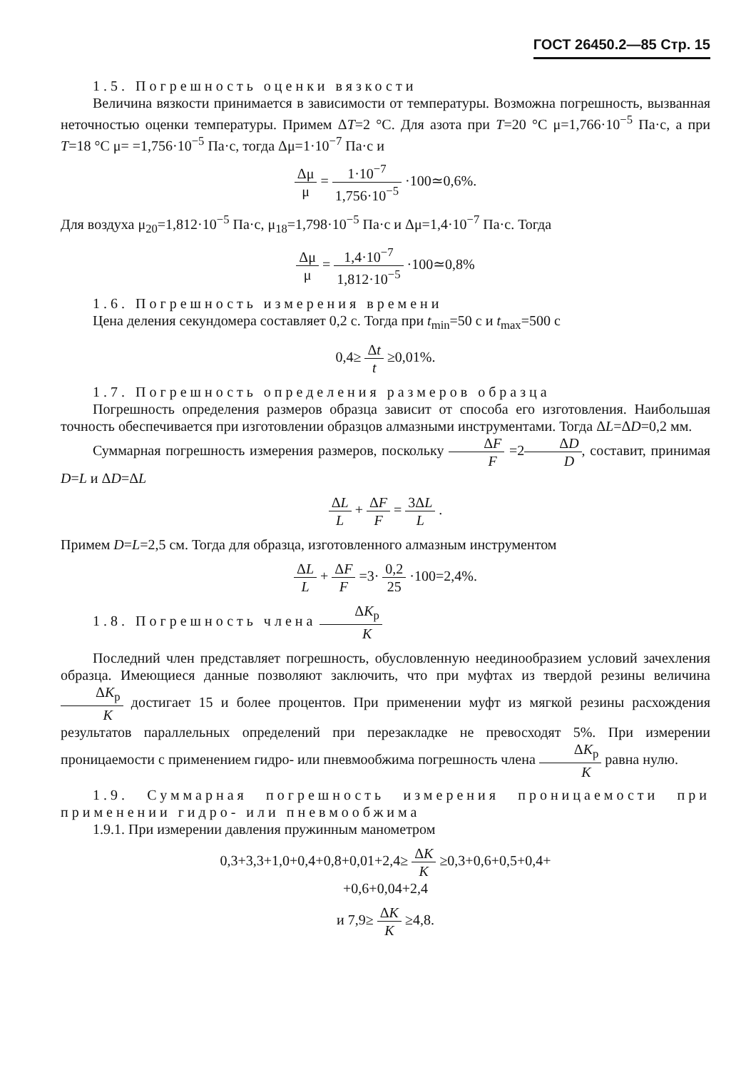ГОСТ 26450.2—85 Стр. 15
1.5. Погрешность оценки вязкости
Величина вязкости принимается в зависимости от температуры. Возможна погрешность, вызванная неточностью оценки температуры. Примем ΔT=2 °C. Для азота при T=20 °C μ=1,766·10<sup>−5</sup> Па·с, а при T=18 °C μ= =1,756·10<sup>−5</sup> Па·с, тогда Δμ=1·10<sup>−7</sup> Па·с и
Δμ μ = 1·10<sup>−7</sup> 1,756·10<sup>−5</sup> ·100≃0,6%.
Для воздуха μ<sub>20</sub>=1,812·10<sup>−5</sup> Па·с, μ<sub>18</sub>=1,798·10<sup>−5</sup> Па·с и Δμ=1,4·10<sup>−7</sup> Па·с. Тогда
Δμ μ = 1,4·10<sup>−7</sup> 1,812·10<sup>−5</sup> ·100≃0,8%
1.6. Погрешность измерения времени
Цена деления секундомера составляет 0,2 с. Тогда при t<sub>min</sub>=50 с и t<sub>max</sub>=500 с
0,4≥ Δt t ≥0,01%.
1.7. Погрешность определения размеров образца
Погрешность определения размеров образца зависит от способа его изготовления. Наибольшая точность обеспечивается при изготовлении образцов алмазными инструментами. Тогда ΔL=ΔD=0,2 мм.
Суммарная погрешность измерения размеров, поскольку ΔF F =2ΔD D, составит, принимая D=L и ΔD=ΔL
ΔL L + ΔF F = 3ΔL L .
Примем D=L=2,5 см. Тогда для образца, изготовленного алмазным инструментом
ΔL L + ΔF F =3· 0,2 25 ·100=2,4%.
1.8. Погрешность члена ΔK<sub>p</sub> K
Последний член представляет погрешность, обусловленную неединообразием условий зачехления образца. Имеющиеся данные позволяют заключить, что при муфтах из твердой резины величина ΔK<sub>p</sub> K достигает 15 и более процентов. При применении муфт из мягкой резины расхождения результатов параллельных определений при перезакладке не превосходят 5%. При измерении проницаемости с применением гидро- или пневмообжима погрешность члена ΔK<sub>p</sub> K равна нулю.
1.9. Суммарная погрешность измерения проницаемости при применении гидро- или пневмообжима
1.9.1. При измерении давления пружинным манометром
0,3+3,3+1,0+0,4+0,8+0,01+2,4≥ ΔK K ≥0,3+0,6+0,5+0,4+
+0,6+0,04+2,4
и 7,9≥ ΔK K ≥4,8.